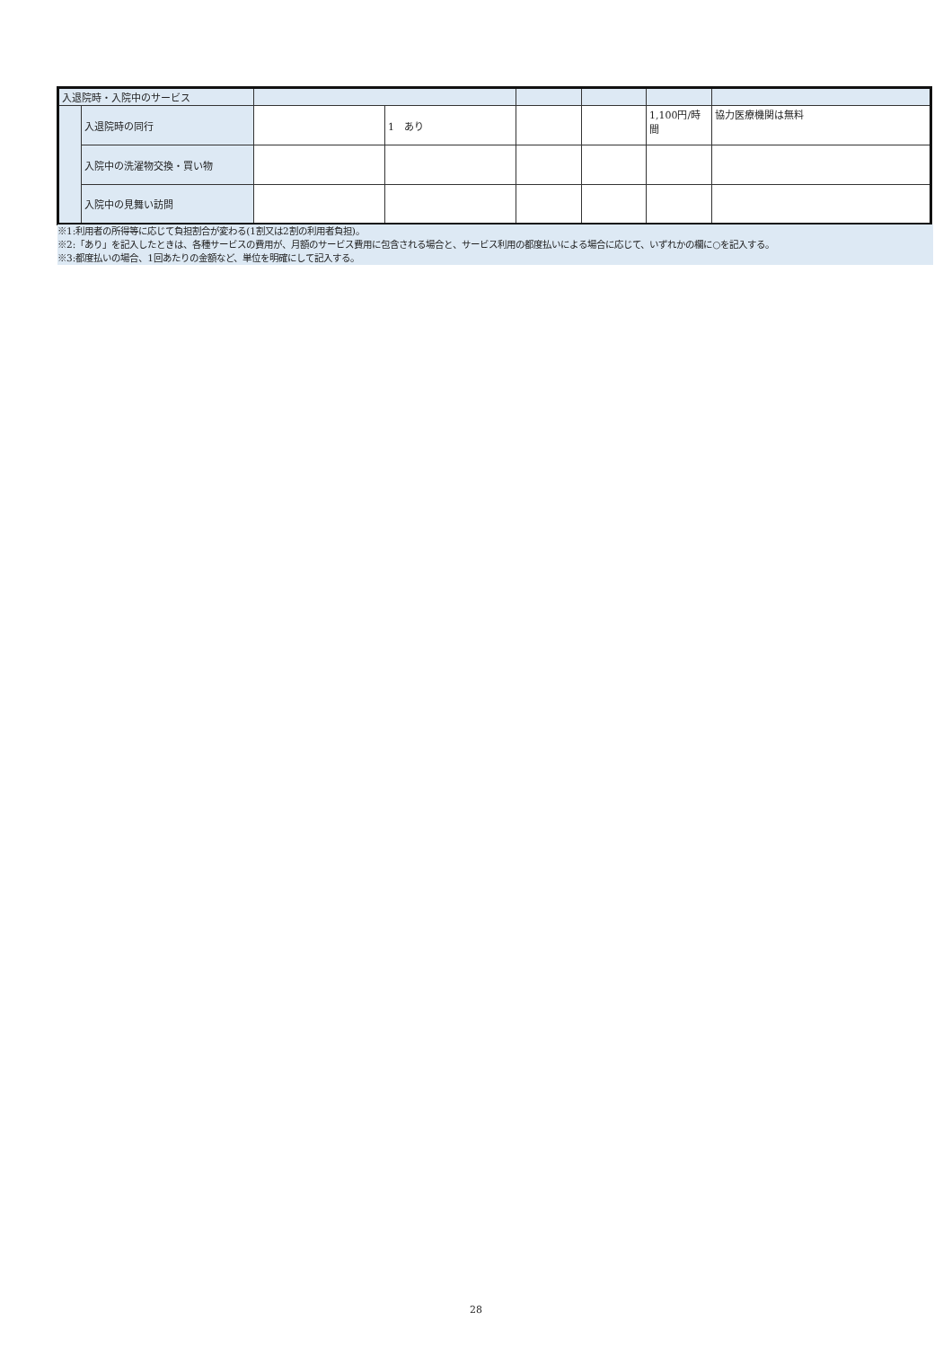| 入退院時・入院中のサービス | | | | | | | |
| | 入退院時の同行 | | 1 あり | | | 1,100円/時間 | 協力医療機関は無料 |
| | 入院中の洗濯物交換・買い物 | | | | | | |
| | 入院中の見舞い訪問 | | | | | | |
※1:利用者の所得等に応じて負担割合が変わる(1割又は2割の利用者負担)。
※2:「あり」を記入したときは、各種サービスの費用が、月額のサービス費用に包含される場合と、サービス利用の都度払いによる場合に応じて、いずれかの欄に○を記入する。
※3:都度払いの場合、1回あたりの金額など、単位を明確にして記入する。
28